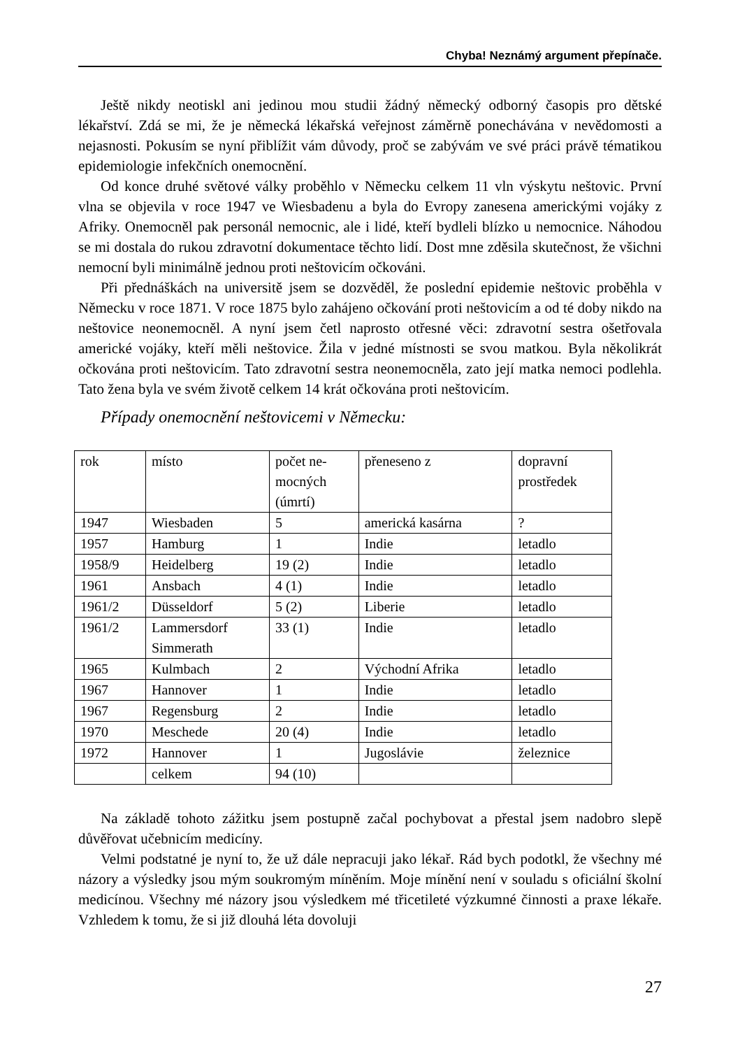Chyba! Neznámý argument přepínače.
Ještě nikdy neotiskl ani jedinou mou studii žádný německý odborný časopis pro dětské lékařství. Zdá se mi, že je německá lékařská veřejnost záměrně ponechávána v nevědomosti a nejasnosti. Pokusím se nyní přiblížit vám důvody, proč se zabývám ve své práci právě tématikou epidemiologie infekčních onemocnění.
Od konce druhé světové války proběhlo v Německu celkem 11 vln výskytu neštovic. První vlna se objevila v roce 1947 ve Wiesbadenu a byla do Evropy zanesena americkými vojáky z Afriky. Onemocněl pak personál nemocnic, ale i lidé, kteří bydleli blízko u nemocnice. Náhodou se mi dostala do rukou zdravotní dokumentace těchto lidí. Dost mne zděsila skutečnost, že všichni nemocní byli minimálně jednou proti neštovicím očkováni.
Při přednáškách na universitě jsem se dozvěděl, že poslední epidemie neštovic proběhla v Německu v roce 1871. V roce 1875 bylo zahájeno očkování proti neštovicím a od té doby nikdo na neštovice neonemocněl. A nyní jsem četl naprosto otřesné věci: zdravotní sestra ošetřovala americké vojáky, kteří měli neštovice. Žila v jedné místnosti se svou matkou. Byla několikrát očkována proti neštovicím. Tato zdravotní sestra neonemocněla, zato její matka nemoci podlehla. Tato žena byla ve svém životě celkem 14 krát očkována proti neštovicím.
Případy onemocnění neštovicemi v Německu:
| rok | místo | počet ne- mocných (úmrtí) | přeneseno z | dopravní prostředek |
| 1947 | Wiesbaden | 5 | americká kasárna | ? |
| 1957 | Hamburg | 1 | Indie | letadlo |
| 1958/9 | Heidelberg | 19 (2) | Indie | letadlo |
| 1961 | Ansbach | 4 (1) | Indie | letadlo |
| 1961/2 | Düsseldorf | 5 (2) | Liberie | letadlo |
| 1961/2 | Lammersdorf Simmerath | 33 (1) | Indie | letadlo |
| 1965 | Kulmbach | 2 | Východní Afrika | letadlo |
| 1967 | Hannover | 1 | Indie | letadlo |
| 1967 | Regensburg | 2 | Indie | letadlo |
| 1970 | Meschede | 20 (4) | Indie | letadlo |
| 1972 | Hannover | 1 | Jugoslávie | železnice |
| | celkem | 94 (10) | | |
Na základě tohoto zážitku jsem postupně začal pochybovat a přestal jsem nadobro slepě důvěřovat učebnicím medicíny.
Velmi podstatné je nyní to, že už dále nepracuji jako lékař. Rád bych podotkl, že všechny mé názory a výsledky jsou mým soukromým míněním. Moje mínění není v souladu s oficiální školní medicínou. Všechny mé názory jsou výsledkem mé třicetileté výzkumné činnosti a praxe lékaře. Vzhledem k tomu, že si již dlouhá léta dovoluji
27